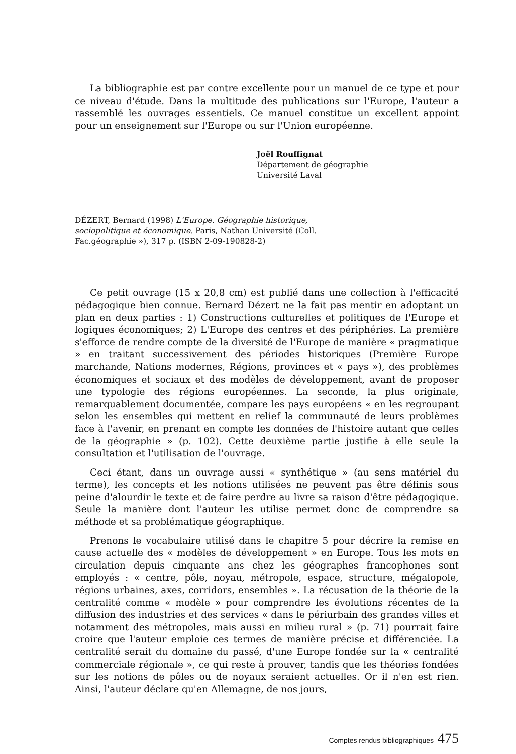La bibliographie est par contre excellente pour un manuel de ce type et pour ce niveau d'étude. Dans la multitude des publications sur l'Europe, l'auteur a rassemblé les ouvrages essentiels. Ce manuel constitue un excellent appoint pour un enseignement sur l'Europe ou sur l'Union européenne.
Joël Rouffignat
Département de géographie
Université Laval
DÉZERT, Bernard (1998) L'Europe. Géographie historique, sociopolitique et économique. Paris, Nathan Université (Coll. Fac.géographie »), 317 p. (ISBN 2-09-190828-2)
Ce petit ouvrage (15 x 20,8 cm) est publié dans une collection à l'efficacité pédagogique bien connue. Bernard Dézert ne la fait pas mentir en adoptant un plan en deux parties : 1) Constructions culturelles et politiques de l'Europe et logiques économiques; 2) L'Europe des centres et des périphéries. La première s'efforce de rendre compte de la diversité de l'Europe de manière « pragmatique » en traitant successivement des périodes historiques (Première Europe marchande, Nations modernes, Régions, provinces et « pays »), des problèmes économiques et sociaux et des modèles de développement, avant de proposer une typologie des régions européennes. La seconde, la plus originale, remarquablement documentée, compare les pays européens « en les regroupant selon les ensembles qui mettent en relief la communauté de leurs problèmes face à l'avenir, en prenant en compte les données de l'histoire autant que celles de la géographie » (p. 102). Cette deuxième partie justifie à elle seule la consultation et l'utilisation de l'ouvrage.
Ceci étant, dans un ouvrage aussi « synthétique » (au sens matériel du terme), les concepts et les notions utilisées ne peuvent pas être définis sous peine d'alourdir le texte et de faire perdre au livre sa raison d'être pédagogique. Seule la manière dont l'auteur les utilise permet donc de comprendre sa méthode et sa problématique géographique.
Prenons le vocabulaire utilisé dans le chapitre 5 pour décrire la remise en cause actuelle des « modèles de développement » en Europe. Tous les mots en circulation depuis cinquante ans chez les géographes francophones sont employés : « centre, pôle, noyau, métropole, espace, structure, mégalopole, régions urbaines, axes, corridors, ensembles ». La récusation de la théorie de la centralité comme « modèle » pour comprendre les évolutions récentes de la diffusion des industries et des services « dans le périurbain des grandes villes et notamment des métropoles, mais aussi en milieu rural » (p. 71) pourrait faire croire que l'auteur emploie ces termes de manière précise et différenciée. La centralité serait du domaine du passé, d'une Europe fondée sur la « centralité commerciale régionale », ce qui reste à prouver, tandis que les théories fondées sur les notions de pôles ou de noyaux seraient actuelles. Or il n'en est rien. Ainsi, l'auteur déclare qu'en Allemagne, de nos jours,
Comptes rendus bibliographiques 475